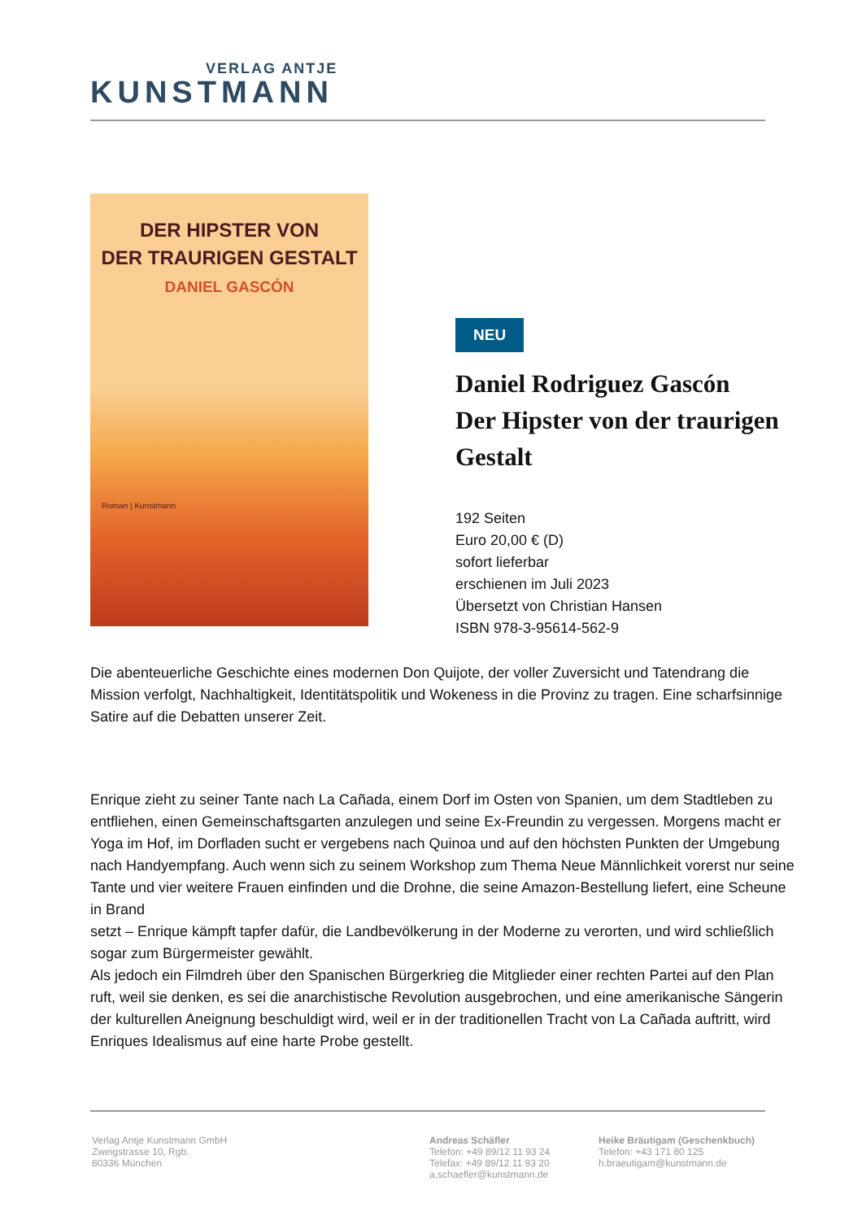VERLAG ANTJE
KUNSTMANN
DER HIPSTER VON
DER TRAURIGEN GESTALT
DANIEL GASCÓN
Roman | Kunstmann
NEU
Daniel Rodriguez Gascón
Der Hipster von der traurigen Gestalt
192 Seiten
Euro 20,00 € (D)
sofort lieferbar
erschienen im Juli 2023
Übersetzt von Christian Hansen
ISBN 978-3-95614-562-9
Die abenteuerliche Geschichte eines modernen Don Quijote, der voller Zuversicht und Tatendrang die Mission verfolgt, Nachhaltigkeit, Identitätspolitik und Wokeness in die Provinz zu tragen. Eine scharfsinnige Satire auf die Debatten unserer Zeit.
Enrique zieht zu seiner Tante nach La Cañada, einem Dorf im Osten von Spanien, um dem Stadtleben zu entfliehen, einen Gemeinschaftsgarten anzulegen und seine Ex-Freundin zu vergessen. Morgens macht er Yoga im Hof, im Dorfladen sucht er vergebens nach Quinoa und auf den höchsten Punkten der Umgebung nach Handyempfang. Auch wenn sich zu seinem Workshop zum Thema Neue Männlichkeit vorerst nur seine Tante und vier weitere Frauen einfinden und die Drohne, die seine Amazon-Bestellung liefert, eine Scheune in Brand
setzt – Enrique kämpft tapfer dafür, die Landbevölkerung in der Moderne zu verorten, und wird schließlich sogar zum Bürgermeister gewählt.
Als jedoch ein Filmdreh über den Spanischen Bürgerkrieg die Mitglieder einer rechten Partei auf den Plan ruft, weil sie denken, es sei die anarchistische Revolution ausgebrochen, und eine amerikanische Sängerin der kulturellen Aneignung beschuldigt wird, weil er in der traditionellen Tracht von La Cañada auftritt, wird Enriques Idealismus auf eine harte Probe gestellt.
Verlag Antje Kunstmann GmbH
Zweigstrasse 10, Rgb.
80336 München
Andreas Schäfler
Telefon: +49 89/12 11 93 24
Telefax: +49 89/12 11 93 20
a.schaefler@kunstmann.de
Heike Bräutigam (Geschenkbuch)
Telefon: +43 171 80 125
h.braeutigam@kunstmann.de